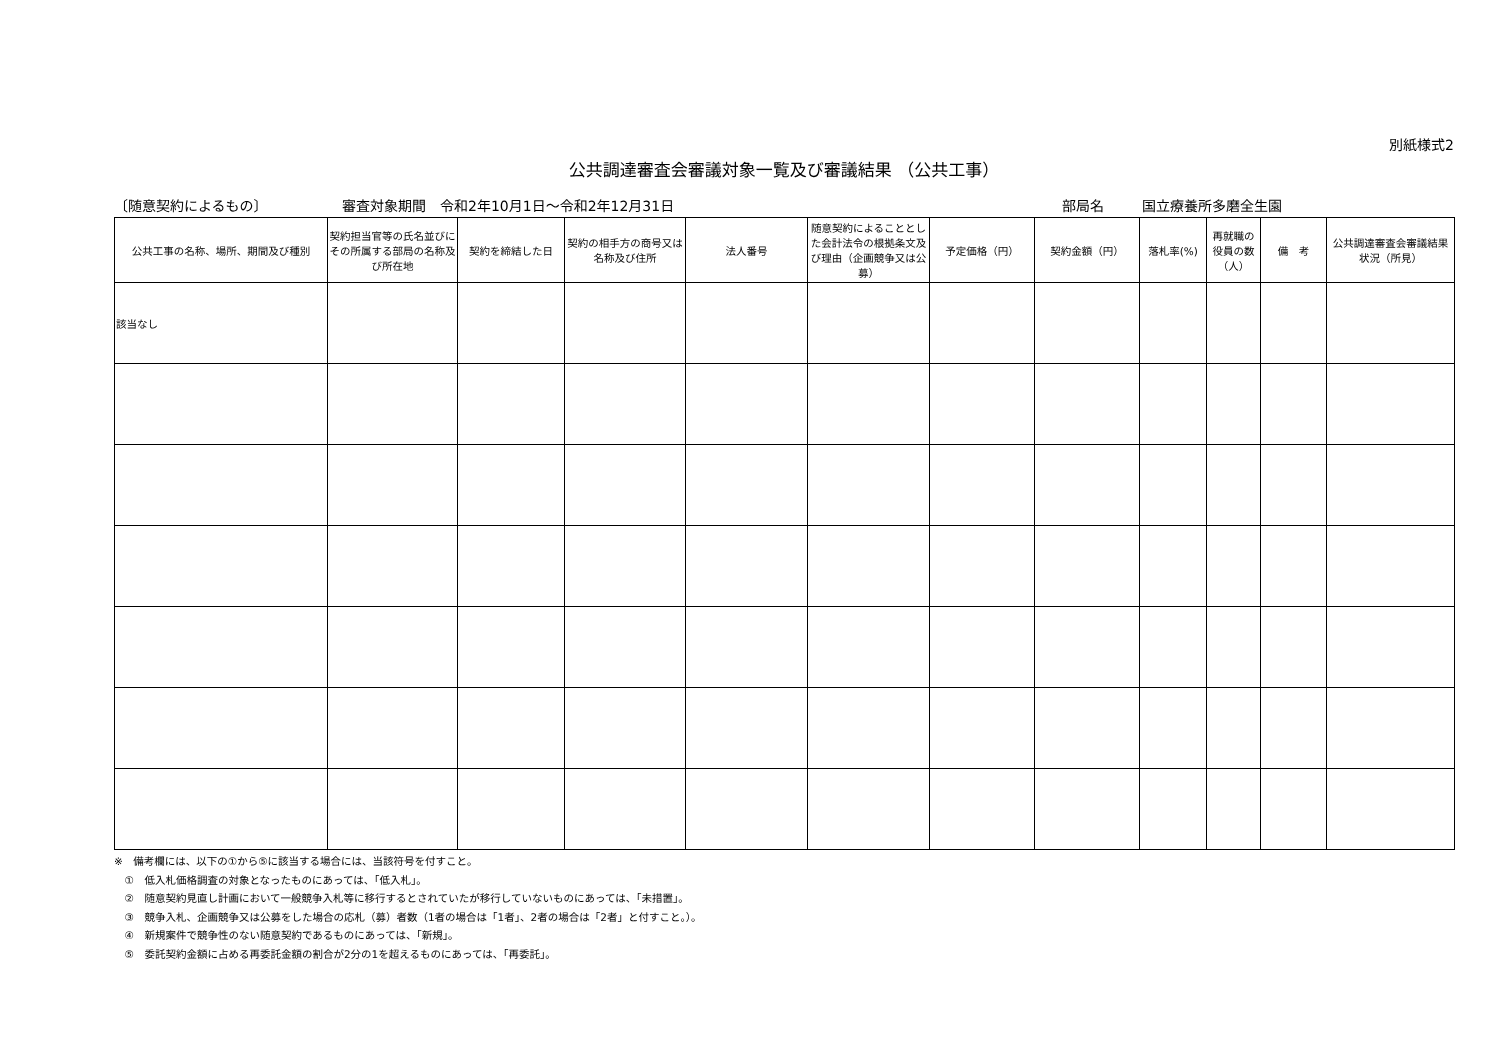別紙様式2
公共調達審査会審議対象一覧及び審議結果 （公共工事）
〔随意契約によるもの〕 審査対象期間　令和2年10月1日～令和2年12月31日 部局名 国立療養所多磨全生園
| 公共工事の名称、場所、期間及び種別 | 契約担当官等の氏名並びにその所属する部局の名称及び所在地 | 契約を締結した日 | 契約の相手方の商号又は名称及び住所 | 法人番号 | 随意契約によることとした会計法令の根拠条文及び理由（企画競争又は公募） | 予定価格（円） | 契約金額（円） | 落札率(%) | 再就職の役員の数（人） | 備 考 | 公共調達審査会審議結果状況（所見） |
| --- | --- | --- | --- | --- | --- | --- | --- | --- | --- | --- | --- |
| 該当なし | | | | | | | | | | | |
※　備考欄には、以下の①から⑤に該当する場合には、当該符号を付すこと。
　①　低入札価格調査の対象となったものにあっては、「低入札」。
　②　随意契約見直し計画において一般競争入札等に移行するとされていたが移行していないものにあっては、「未措置」。
　③　競争入札、企画競争又は公募をした場合の応札（募）者数（1者の場合は「1者」、2者の場合は「2者」と付すこと。）。
　④　新規案件で競争性のない随意契約であるものにあっては、「新規」。
　⑤　委託契約金額に占める再委託金額の割合が2分の1を超えるものにあっては、「再委託」。